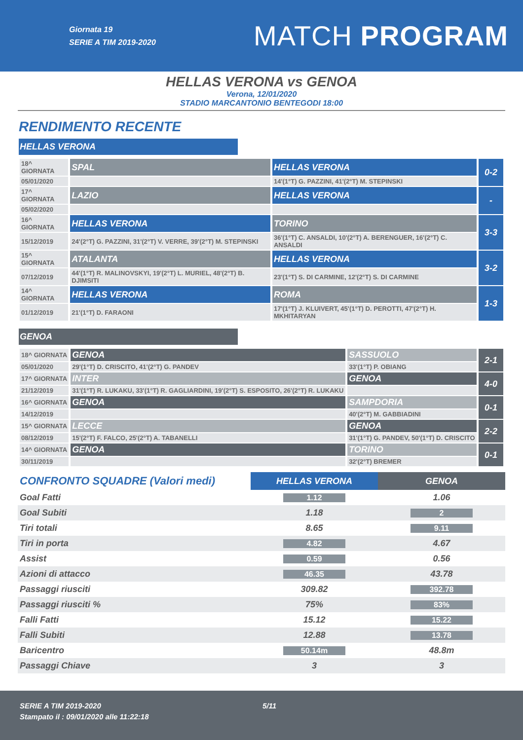Giornata 19
SERIE A TIM 2019-2020
MATCH PROGRAM
HELLAS VERONA vs GENOA
Verona, 12/01/2020
STADIO MARCANTONIO BENTEGODI 18:00
RENDIMENTO RECENTE
HELLAS VERONA
| 18^ GIORNATA | SPAL | HELLAS VERONA | 0-2 |
| 05/01/2020 | | 14'(1°T) G. PAZZINI, 41'(2°T) M. STEPINSKI | |
| 17^ GIORNATA | LAZIO | HELLAS VERONA | - |
| 05/02/2020 | | | |
| 16^ GIORNATA | HELLAS VERONA | TORINO | 3-3 |
| 15/12/2019 | 24'(2°T) G. PAZZINI, 31'(2°T) V. VERRE, 39'(2°T) M. STEPINSKI | 36'(1°T) C. ANSALDI, 10'(2°T) A. BERENGUER, 16'(2°T) C. ANSALDI | |
| 15^ GIORNATA | ATALANTA | HELLAS VERONA | 3-2 |
| 07/12/2019 | 44'(1°T) R. MALINOVSKYI, 19'(2°T) L. MURIEL, 48'(2°T) B. DJIMSITI | 23'(1°T) S. DI CARMINE, 12'(2°T) S. DI CARMINE | |
| 14^ GIORNATA | HELLAS VERONA | ROMA | 1-3 |
| 01/12/2019 | 21'(1°T) D. FARAONI | 17'(1°T) J. KLUIVERT, 45'(1°T) D. PEROTTI, 47'(2°T) H. MKHITARYAN | |
GENOA
| 18^ GIORNATA | GENOA | SASSUOLO | 2-1 |
| 05/01/2020 | 29'(1°T) D. CRISCITO, 41'(2°T) G. PANDEV | 33'(1°T) P. OBIANG | |
| 17^ GIORNATA | INTER | GENOA | 4-0 |
| 21/12/2019 | 31'(1°T) R. LUKAKU, 33'(1°T) R. GAGLIARDINI, 19'(2°T) S. ESPOSITO, 26'(2°T) R. LUKAKU | | |
| 16^ GIORNATA | GENOA | SAMPDORIA | 0-1 |
| 14/12/2019 | | 40'(2°T) M. GABBIADINI | |
| 15^ GIORNATA | LECCE | GENOA | 2-2 |
| 08/12/2019 | 15'(2°T) F. FALCO, 25'(2°T) A. TABANELLI | 31'(1°T) G. PANDEV, 50'(1°T) D. CRISCITO | |
| 14^ GIORNATA | GENOA | TORINO | 0-1 |
| 30/11/2019 | | 32'(2°T) BREMER | |
| CONFRONTO SQUADRE (Valori medi) | HELLAS VERONA | GENOA |
| Goal Fatti | 1.12 | 1.06 |
| Goal Subiti | 1.18 | 2 |
| Tiri totali | 8.65 | 9.11 |
| Tiri in porta | 4.82 | 4.67 |
| Assist | 0.59 | 0.56 |
| Azioni di attacco | 46.35 | 43.78 |
| Passaggi riusciti | 309.82 | 392.78 |
| Passaggi riusciti % | 75% | 83% |
| Falli Fatti | 15.12 | 15.22 |
| Falli Subiti | 12.88 | 13.78 |
| Baricentro | 50.14m | 48.8m |
| Passaggi Chiave | 3 | 3 |
SERIE A TIM 2019-2020 5/11
Stampato il : 09/01/2020 alle 11:22:18